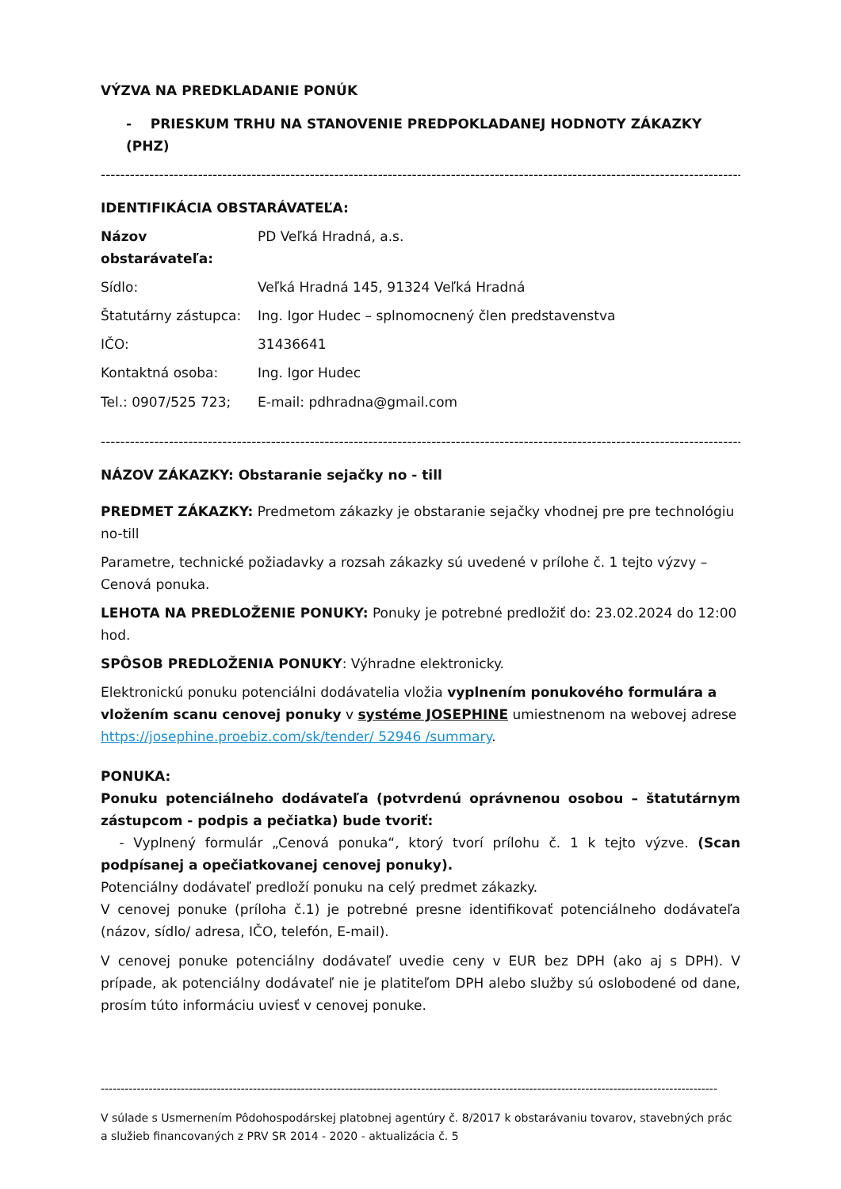VÝZVA NA PREDKLADANIE PONÚK
- PRIESKUM TRHU NA STANOVENIE PREDPOKLADANEJ HODNOTY ZÁKAZKY (PHZ)
------------------------------------------------------------------------------------------------------------------------------------------------
IDENTIFIKÁCIA OBSTARÁVATEĽA:
Názov obstarávateľa: PD Veľká Hradná, a.s.
Sídlo: Veľká Hradná 145, 91324 Veľká Hradná
Štatutárny zástupca: Ing. Igor Hudec – splnomocnený člen predstavenstva
IČO: 31436641
Kontaktná osoba: Ing. Igor Hudec
Tel.: 0907/525 723; E-mail: pdhradna@gmail.com
------------------------------------------------------------------------------------------------------------------------------------------------
NÁZOV ZÁKAZKY: Obstaranie sejačky no - till
PREDMET ZÁKAZKY: Predmetom zákazky je obstaranie sejačky vhodnej pre pre technológiu no-till
Parametre, technické požiadavky a rozsah zákazky sú uvedené v prílohe č. 1 tejto výzvy – Cenová ponuka.
LEHOTA NA PREDLOŽENIE PONUKY: Ponuky je potrebné predložiť do: 23.02.2024 do 12:00 hod.
SPÔSOB PREDLOŽENIA PONUKY: Výhradne elektronicky.
Elektronickú ponuku potenciálni dodávatelia vložia vyplnením ponukového formulára a vložením scanu cenovej ponuky v systéme JOSEPHINE umiestnenom na webovej adrese https://josephine.proebiz.com/sk/tender/ 52946 /summary.
PONUKA:
Ponuku potenciálneho dodávateľa (potvrdenú oprávnenou osobou – štatutárnym zástupcom - podpis a pečiatka) bude tvoriť:
- Vyplnený formulár „Cenová ponuka“, ktorý tvorí prílohu č. 1 k tejto výzve. (Scan podpísanej a opečiatkovanej cenovej ponuky).
Potenciálny dodávateľ predloží ponuku na celý predmet zákazky.
V cenovej ponuke (príloha č.1) je potrebné presne identifikovať potenciálneho dodávateľa (názov, sídlo/ adresa, IČO, telefón, E-mail).
V cenovej ponuke potenciálny dodávateľ uvedie ceny v EUR bez DPH (ako aj s DPH). V prípade, ak potenciálny dodávateľ nie je platiteľom DPH alebo služby sú oslobodené od dane, prosím túto informáciu uviesť v cenovej ponuke.
----------------------------------------------------------------------------------------------------------------------------------------------------------
V súlade s Usmernením Pôdohospodárskej platobnej agentúry č. 8/2017 k obstarávaniu tovarov, stavebných prác a služieb financovaných z PRV SR 2014 - 2020 - aktualizácia č. 5